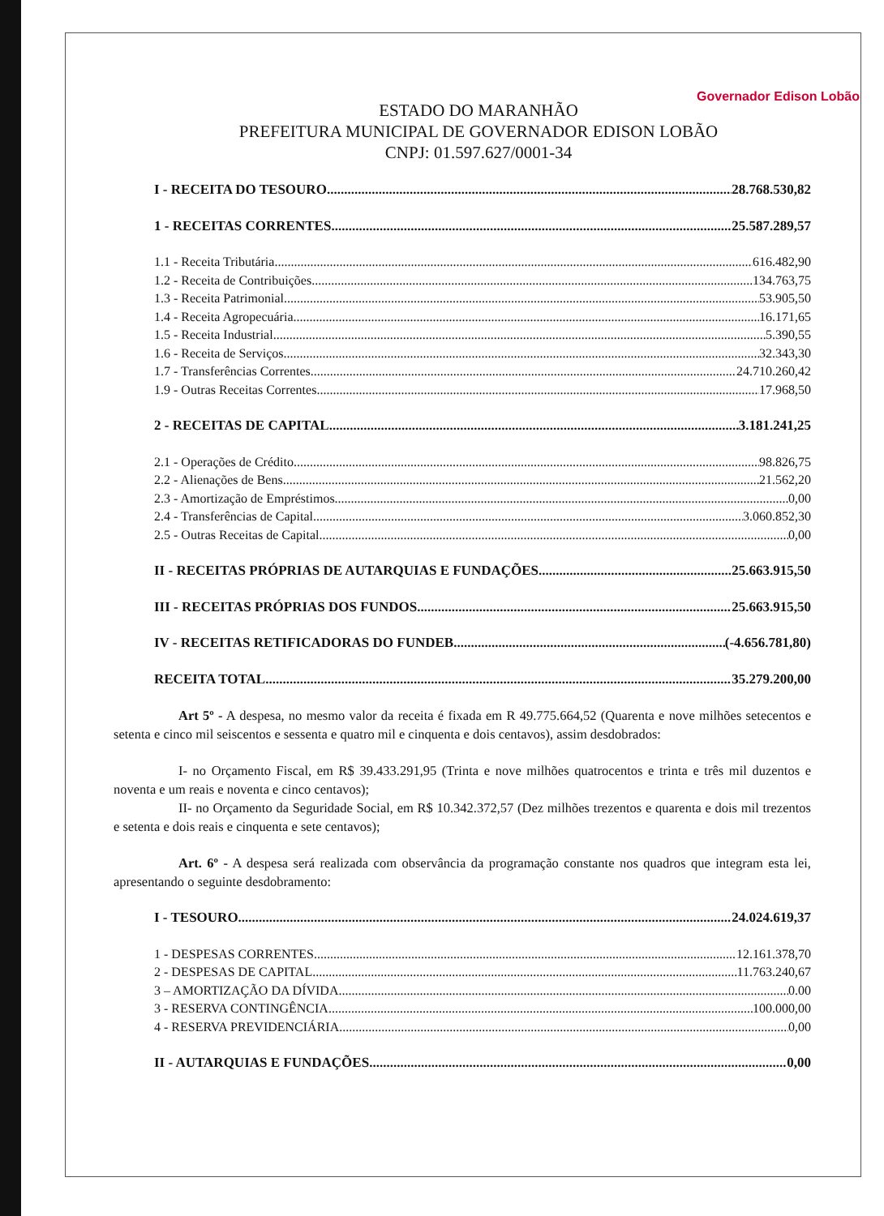Governador Edison Lobão
ESTADO DO MARANHÃO
PREFEITURA MUNICIPAL DE GOVERNADOR EDISON LOBÃO
CNPJ: 01.597.627/0001-34
I - RECEITA DO TESOURO 28.768.530,82
1 - RECEITAS CORRENTES 25.587.289,57
1.1 - Receita Tributária 616.482,90
1.2 - Receita de Contribuições 134.763,75
1.3 - Receita Patrimonial 53.905,50
1.4 - Receita Agropecuária 16.171,65
1.5 - Receita Industrial 5.390,55
1.6 - Receita de Serviços 32.343,30
1.7 - Transferências Correntes 24.710.260,42
1.9 - Outras Receitas Correntes 17.968,50
2 - RECEITAS DE CAPITAL 3.181.241,25
2.1 - Operações de Crédito 98.826,75
2.2 - Alienações de Bens 21.562,20
2.3 - Amortização de Empréstimos 0,00
2.4 - Transferências de Capital 3.060.852,30
2.5 - Outras Receitas de Capital 0,00
II - RECEITAS PRÓPRIAS DE AUTARQUIAS E FUNDAÇÕES 25.663.915,50
III - RECEITAS PRÓPRIAS DOS FUNDOS 25.663.915,50
IV - RECEITAS RETIFICADORAS DO FUNDEB (-4.656.781,80)
RECEITA TOTAL 35.279.200,00
Art 5º - A despesa, no mesmo valor da receita é fixada em R 49.775.664,52 (Quarenta e nove milhões setecentos e setenta e cinco mil seiscentos e sessenta e quatro mil e cinquenta e dois centavos), assim desdobrados:
I- no Orçamento Fiscal, em R$ 39.433.291,95 (Trinta e nove milhões quatrocentos e trinta e três mil duzentos e noventa e um reais e noventa e cinco centavos);
II- no Orçamento da Seguridade Social, em R$ 10.342.372,57 (Dez milhões trezentos e quarenta e dois mil trezentos e setenta e dois reais e cinquenta e sete centavos);
Art. 6º - A despesa será realizada com observância da programação constante nos quadros que integram esta lei, apresentando o seguinte desdobramento:
I - TESOURO 24.024.619,37
1 - DESPESAS CORRENTES 12.161.378,70
2 - DESPESAS DE CAPITAL 11.763.240,67
3 – AMORTIZAÇÃO DA DÍVIDA 0.00
3 - RESERVA CONTINGÊNCIA 100.000,00
4 - RESERVA PREVIDENCIÁRIA 0,00
II - AUTARQUIAS E FUNDAÇÕES 0,00